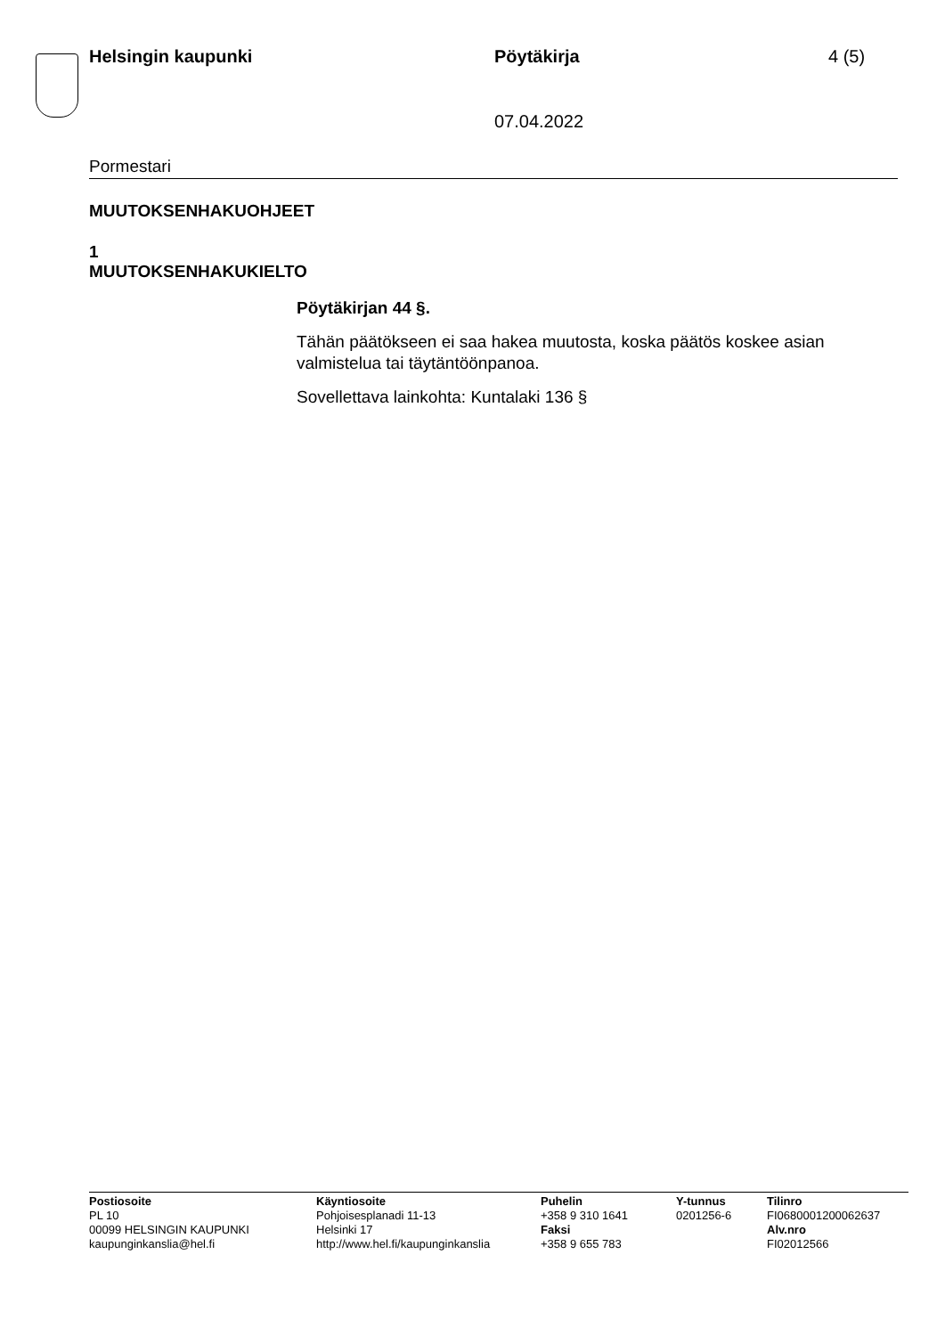Helsingin kaupunki Pöytäkirja 4 (5)
07.04.2022
Pormestari
MUUTOKSENHAKUOHJEET
1
MUUTOKSENHAKUKIELTO
Pöytäkirjan 44 §.
Tähän päätökseen ei saa hakea muutosta, koska päätös koskee asian valmistelua tai täytäntöönpanoa.
Sovellettava lainkohta: Kuntalaki 136 §
Postiosoite
PL 10
00099 HELSINGIN KAUPUNKI
kaupunginkanslia@hel.fi
Käyntiosoite
Pohjoisesplanadi 11-13
Helsinki 17
http://www.hel.fi/kaupunginkanslia
Puhelin
+358 9 310 1641
Faksi
+358 9 655 783
Y-tunnus
0201256-6
Tilinro
FI0680001200062637
Alv.nro
FI02012566